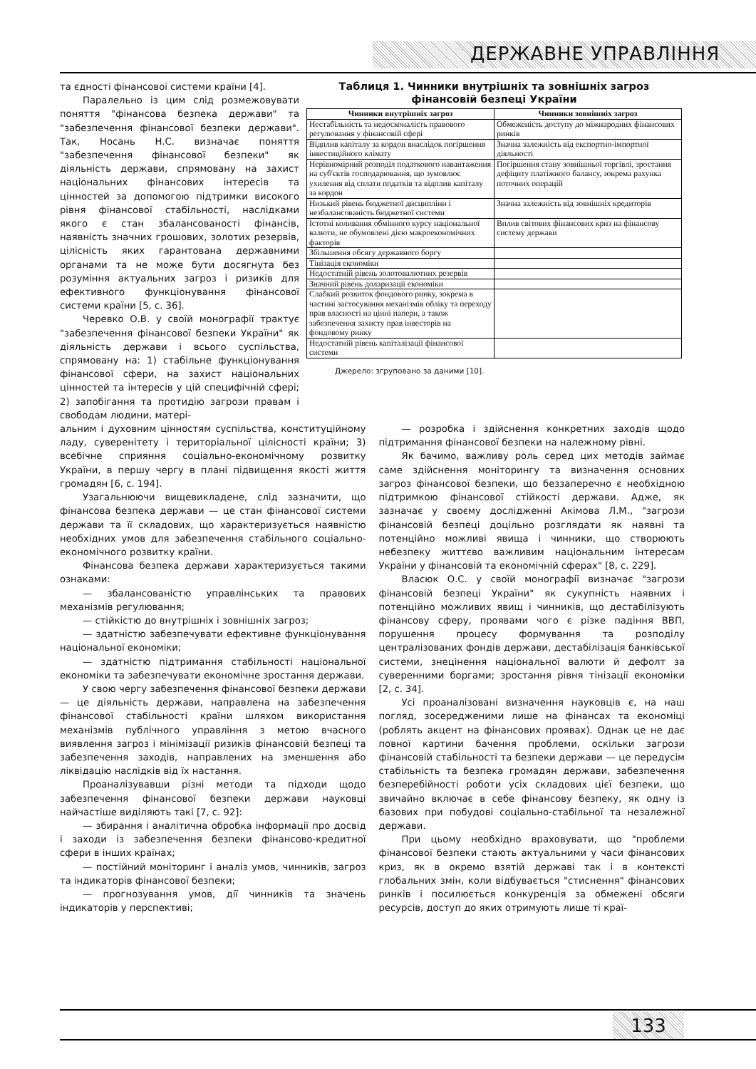ДЕРЖАВНЕ УПРАВЛІННЯ
та єдності фінансової системи країни [4].
Паралельно із цим слід розмежовувати поняття "фінансова безпека держави" та "забезпечення фінансової безпеки держави". Так, Носань Н.С. визначає поняття "забезпечення фінансової безпеки" як діяльність держави, спрямовану на захист національних фінансових інтересів та цінностей за допомогою підтримки високого рівня фінансової стабільності, наслідками якого є стан збалансованості фінансів, наявність значних грошових, золотих резервів, цілісність яких гарантована державними органами та не може бути досягнута без розуміння актуальних загроз і ризиків для ефективного функціонування фінансової системи країни [5, с. 36].
Черевко О.В. у своїй монографії трактує "забезпечення фінансової безпеки України" як діяльність держави і всього суспільства, спрямовану на: 1) стабільне функціонування фінансової сфери, на захист національних цінностей та інтересів у цій специфічній сфері; 2) запобігання та протидію загрози правам і свободам людини, матері-
Таблиця 1. Чинники внутрішніх та зовнішніх загроз фінансовій безпеці України
| Чинники внутрішніх загроз | Чинники зовнішніх загроз |
| --- | --- |
| Нестабільність та недосконалість правового регулювання у фінансовій сфері | Обмеженість доступу до міжнародних фінансових ринків |
| Відплив капіталу за кордон внаслідок погіршення інвестиційного клімату | Значна залежність від експортно-імпортної діяльності |
| Нерівномірний розподіл податкового навантаження на суб'єктів господарювання, що зумовлює ухилення від сплати податків та відплив капіталу за кордон | Погіршення стану зовнішньої торгівлі, зростання дефіциту платіжного балансу, зокрема рахунка поточних операцій |
| Низький рівень бюджетної дисципліни і незбалансованість бюджетної системи | Значна залежність від зовнішніх кредиторів |
| Істотні коливання обмінного курсу національної валюти, не обумовлені дією макроекономічних факторів | Вплив світових фінансових криз на фінансову систему держави |
| Збільшення обсягу державного боргу | |
| Тінізація економіки | |
| Недостатній рівень золотовалютних резервів | |
| Значний рівень доларизації економіки | |
| Слабкий розвиток фондового ринку, зокрема в частині застосування механізмів обліку та переходу прав власності на цінні папери, а також забезпечення захисту прав інвесторів на фондовому ринку | |
| Недостатній рівень капіталізації фінансової системи | |
Джерело: згруповано за даними [10].
альним і духовним цінностям суспільства, конституційному ладу, суверенітету і територіальної цілісності країни; 3) всебічне сприяння соціально-економічному розвитку України, в першу чергу в плані підвищення якості життя громадян [6, с. 194].
Узагальнюючи вищевикладене, слід зазначити, що фінансова безпека держави — це стан фінансової системи держави та її складових, що характеризується наявністю необхідних умов для забезпечення стабільного соціально-економічного розвитку країни.
Фінансова безпека держави характеризується такими ознаками:
— збалансованістю управлінських та правових механізмів регулювання;
— стійкістю до внутрішніх і зовнішніх загроз;
— здатністю забезпечувати ефективне функціонування національної економіки;
— здатністю підтримання стабільності національної економіки та забезпечувати економічне зростання держави.
У свою чергу забезпечення фінансової безпеки держави — це діяльність держави, направлена на забезпечення фінансової стабільності країни шляхом використання механізмів публічного управління з метою вчасного виявлення загроз і мінімізації ризиків фінансовій безпеці та забезпечення заходів, направлених на зменшення або ліквідацію наслідків від їх настання.
Проаналізувавши різні методи та підходи щодо забезпечення фінансової безпеки держави науковці найчастіше виділяють такі [7, с. 92]:
— збирання і аналітична обробка інформації про досвід і заходи із забезпечення безпеки фінансово-кредитної сфери в інших країнах;
— постійний моніторинг і аналіз умов, чинників, загроз та індикаторів фінансової безпеки;
— прогнозування умов, дії чинників та значень індикаторів у перспективі;
— розробка і здійснення конкретних заходів щодо підтримання фінансової безпеки на належному рівні.
Як бачимо, важливу роль серед цих методів займає саме здійснення моніторингу та визначення основних загроз фінансової безпеки, що беззаперечно є необхідною підтримкою фінансової стійкості держави. Адже, як зазначає у своєму дослідженні Акімова Л.М., "загрози фінансовій безпеці доцільно розглядати як наявні та потенційно можливі явища і чинники, що створюють небезпеку життєво важливим національним інтересам України у фінансовій та економічній сферах" [8, с. 229].
Власюк О.С. у своїй монографії визначає "загрози фінансовій безпеці України" як сукупність наявних і потенційно можливих явищ і чинників, що дестабілізують фінансову сферу, проявами чого є різке падіння ВВП, порушення процесу формування та розподілу централізованих фондів держави, дестабілізація банківської системи, знецінення національної валюти й дефолт за суверенними боргами; зростання рівня тінізації економіки [2, с. 34].
Усі проаналізовані визначення науковців є, на наш погляд, зосередженими лише на фінансах та економіці (роблять акцент на фінансових проявах). Однак це не дає повної картини бачення проблеми, оскільки загрози фінансовій стабільності та безпеки держави — це передусім стабільність та безпека громадян держави, забезпечення безперебійності роботи усіх складових цієї безпеки, що звичайно включає в себе фінансову безпеку, як одну із базових при побудові соціально-стабільної та незалежної держави.
При цьому необхідно враховувати, що "проблеми фінансової безпеки стають актуальними у часи фінансових криз, як в окремо взятій державі так і в контексті глобальних змін, коли відбувається "стиснення" фінансових ринків і посилюється конкуренція за обмежені обсяги ресурсів, доступ до яких отримують лише ті краї-
133